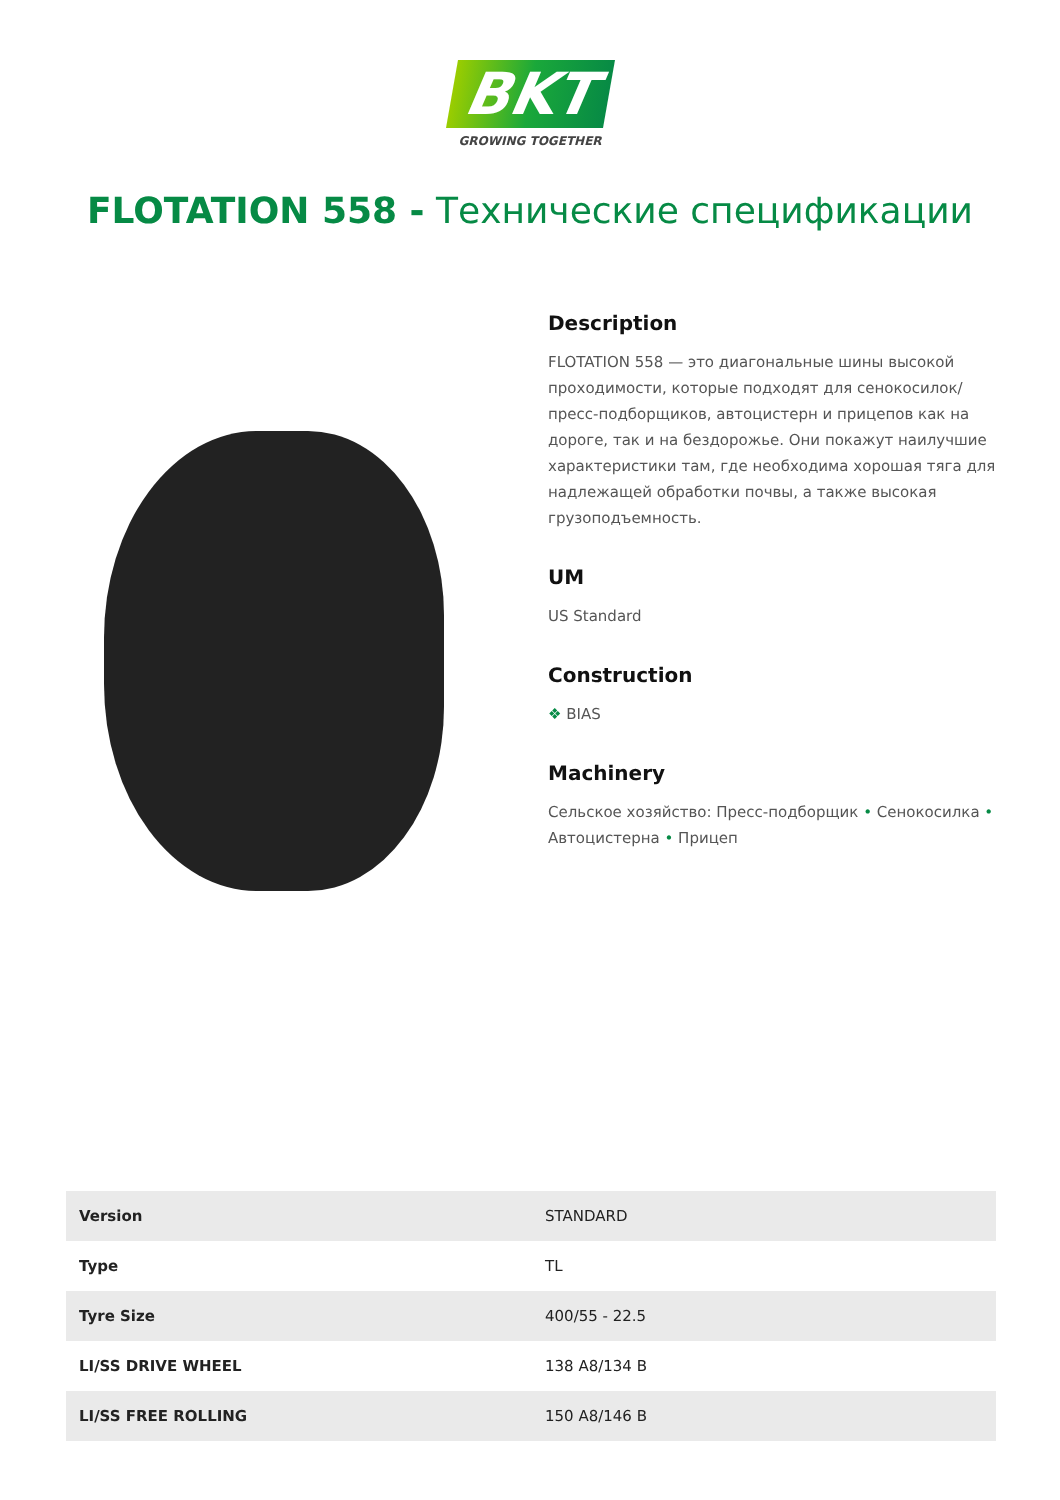BKT
GROWING TOGETHER
FLOTATION 558 - Технические спецификации
Description
FLOTATION 558 — это диагональные шины высокой проходимости, которые подходят для сенокосилок/пресс-подборщиков, автоцистерн и прицепов как на дороге, так и на бездорожье. Они покажут наилучшие характеристики там, где необходима хорошая тяга для надлежащей обработки почвы, а также высокая грузоподъемность.
UM
US Standard
Construction
❖ BIAS
Machinery
Сельское хозяйство: Пресс-подборщик • Сенокосилка • Автоцистерна • Прицеп
| Version | STANDARD |
| Type | TL |
| Tyre Size | 400/55 - 22.5 |
| LI/SS DRIVE WHEEL | 138 A8/134 B |
| LI/SS FREE ROLLING | 150 A8/146 B |